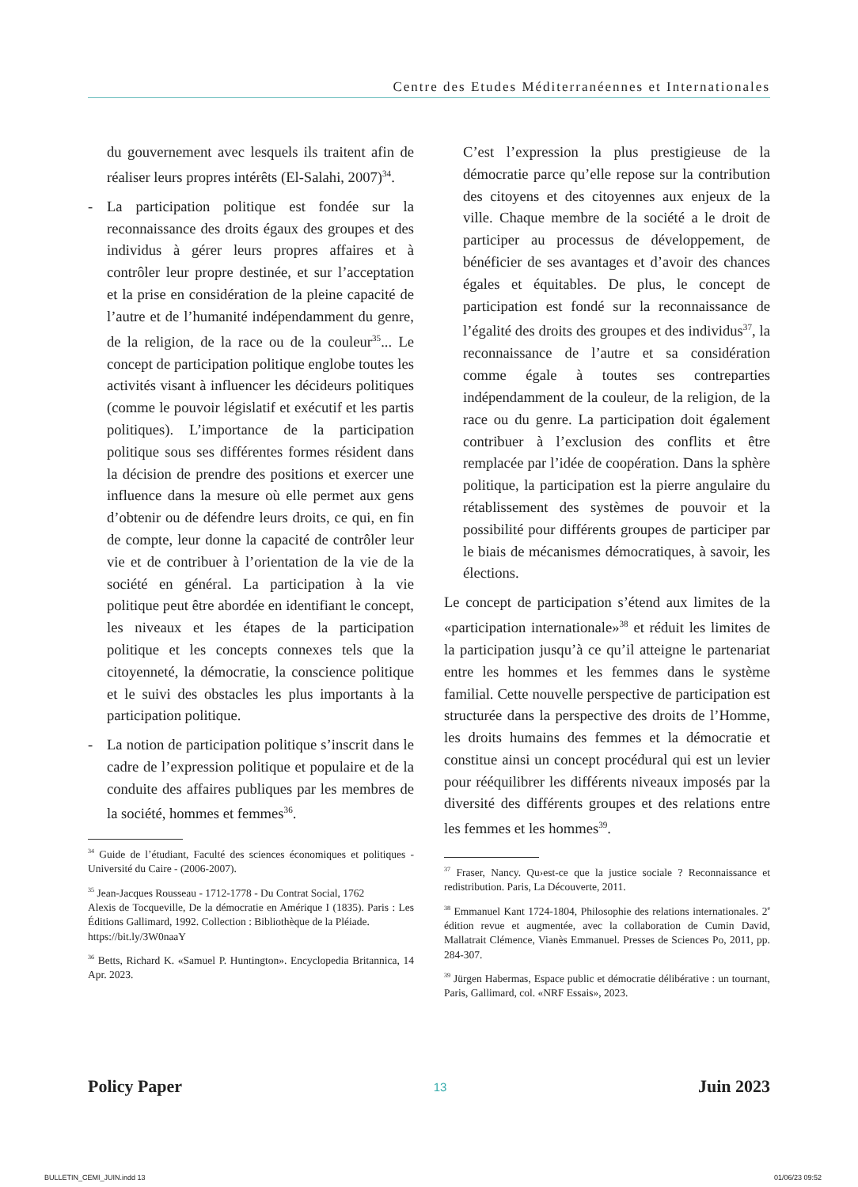Centre des Etudes Méditerranéennes et Internationales
du gouvernement avec lesquels ils traitent afin de réaliser leurs propres intérêts (El-Salahi, 2007)<sup>34</sup>.
- La participation politique est fondée sur la reconnaissance des droits égaux des groupes et des individus à gérer leurs propres affaires et à contrôler leur propre destinée, et sur l’acceptation et la prise en considération de la pleine capacité de l’autre et de l’humanité indépendamment du genre, de la religion, de la race ou de la couleur<sup>35</sup>... Le concept de participation politique englobe toutes les activités visant à influencer les décideurs politiques (comme le pouvoir législatif et exécutif et les partis politiques). L’importance de la participation politique sous ses différentes formes résident dans la décision de prendre des positions et exercer une influence dans la mesure où elle permet aux gens d’obtenir ou de défendre leurs droits, ce qui, en fin de compte, leur donne la capacité de contrôler leur vie et de contribuer à l’orientation de la vie de la société en général. La participation à la vie politique peut être abordée en identifiant le concept, les niveaux et les étapes de la participation politique et les concepts connexes tels que la citoyenneté, la démocratie, la conscience politique et le suivi des obstacles les plus importants à la participation politique.
- La notion de participation politique s’inscrit dans le cadre de l’expression politique et populaire et de la conduite des affaires publiques par les membres de la société, hommes et femmes<sup>36</sup>.
<sup>34</sup> Guide de l’étudiant, Faculté des sciences économiques et politiques - Université du Caire - (2006-2007).
<sup>35</sup> Jean-Jacques Rousseau - 1712-1778 - Du Contrat Social, 1762
Alexis de Tocqueville, De la démocratie en Amérique I (1835). Paris : Les Éditions Gallimard, 1992. Collection : Bibliothèque de la Pléiade.
https://bit.ly/3W0naaY
<sup>36</sup> Betts, Richard K. «Samuel P. Huntington». Encyclopedia Britannica, 14 Apr. 2023.
C’est l’expression la plus prestigieuse de la démocratie parce qu’elle repose sur la contribution des citoyens et des citoyennes aux enjeux de la ville. Chaque membre de la société a le droit de participer au processus de développement, de bénéficier de ses avantages et d’avoir des chances égales et équitables. De plus, le concept de participation est fondé sur la reconnaissance de l’égalité des droits des groupes et des individus<sup>37</sup>, la reconnaissance de l’autre et sa considération comme égale à toutes ses contreparties indépendamment de la couleur, de la religion, de la race ou du genre. La participation doit également contribuer à l’exclusion des conflits et être remplacée par l’idée de coopération. Dans la sphère politique, la participation est la pierre angulaire du rétablissement des systèmes de pouvoir et la possibilité pour différents groupes de participer par le biais de mécanismes démocratiques, à savoir, les élections.
Le concept de participation s’étend aux limites de la «participation internationale»<sup>38</sup> et réduit les limites de la participation jusqu’à ce qu’il atteigne le partenariat entre les hommes et les femmes dans le système familial. Cette nouvelle perspective de participation est structurée dans la perspective des droits de l’Homme, les droits humains des femmes et la démocratie et constitue ainsi un concept procédural qui est un levier pour rééquilibrer les différents niveaux imposés par la diversité des différents groupes et des relations entre les femmes et les hommes<sup>39</sup>.
<sup>37</sup> Fraser, Nancy. Qu›est-ce que la justice sociale ? Reconnaissance et redistribution. Paris, La Découverte, 2011.
<sup>38</sup> Emmanuel Kant 1724-1804, Philosophie des relations internationales. 2<sup>e</sup> édition revue et augmentée, avec la collaboration de Cumin David, Mallatrait Clémence, Vianès Emmanuel. Presses de Sciences Po, 2011, pp. 284-307.
<sup>39</sup> Jürgen Habermas, Espace public et démocratie délibérative : un tournant, Paris, Gallimard, col. «NRF Essais», 2023.
Policy Paper 13 Juin 2023
BULLETIN_CEMI_JUIN.indd 13 01/06/23 09:52